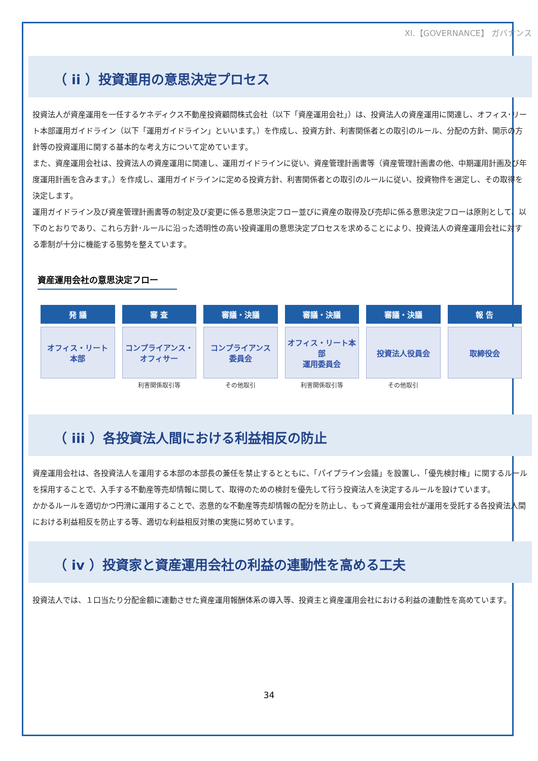XI.【GOVERNANCE】 ガバナンス
（ ii ）投資運用の意思決定プロセス
投資法人が資産運用を一任するケネディクス不動産投資顧問株式会社（以下「資産運用会社」）は、投資法人の資産運用に関連し、オフィス･リート本部運用ガイドライン（以下「運用ガイドライン」といいます。）を作成し、投資方針、利害関係者との取引のルール、分配の方針、開示の方針等の投資運用に関する基本的な考え方について定めています。
また、資産運用会社は、投資法人の資産運用に関連し、運用ガイドラインに従い、資産管理計画書等（資産管理計画書の他、中期運用計画及び年度運用計画を含みます。）を作成し、運用ガイドラインに定める投資方針、利害関係者との取引のルールに従い、投資物件を選定し、その取得を決定します。
運用ガイドライン及び資産管理計画書等の制定及び変更に係る意思決定フロー並びに資産の取得及び売却に係る意思決定フローは原則として、以下のとおりであり、これら方針･ルールに沿った透明性の高い投資運用の意思決定プロセスを求めることにより、投資法人の資産運用会社に対する牽制が十分に機能する態勢を整えています。
資産運用会社の意思決定フロー
発 議
オフィス・リート
本部
審 査
コンプライアンス・
オフィサー
利害関係取引等
審議・決議
コンプライアンス
委員会
その他取引
審議・決議
オフィス・リート本部
運用委員会
利害関係取引等
審議・決議
投資法人役員会
その他取引
報 告
取締役会
（ iii ）各投資法人間における利益相反の防止
資産運用会社は、各投資法人を運用する本部の本部長の兼任を禁止するとともに、「パイプライン会議」を設置し、「優先検討権」に関するルールを採用することで、入手する不動産等売却情報に関して、取得のための検討を優先して行う投資法人を決定するルールを設けています。
かかるルールを適切かつ円滑に運用することで、恣意的な不動産等売却情報の配分を防止し、もって資産運用会社が運用を受託する各投資法人間における利益相反を防止する等、適切な利益相反対策の実施に努めています。
（ iv ）投資家と資産運用会社の利益の連動性を高める工夫
投資法人では、１口当たり分配金額に連動させた資産運用報酬体系の導入等、投資主と資産運用会社における利益の連動性を高めています。
34